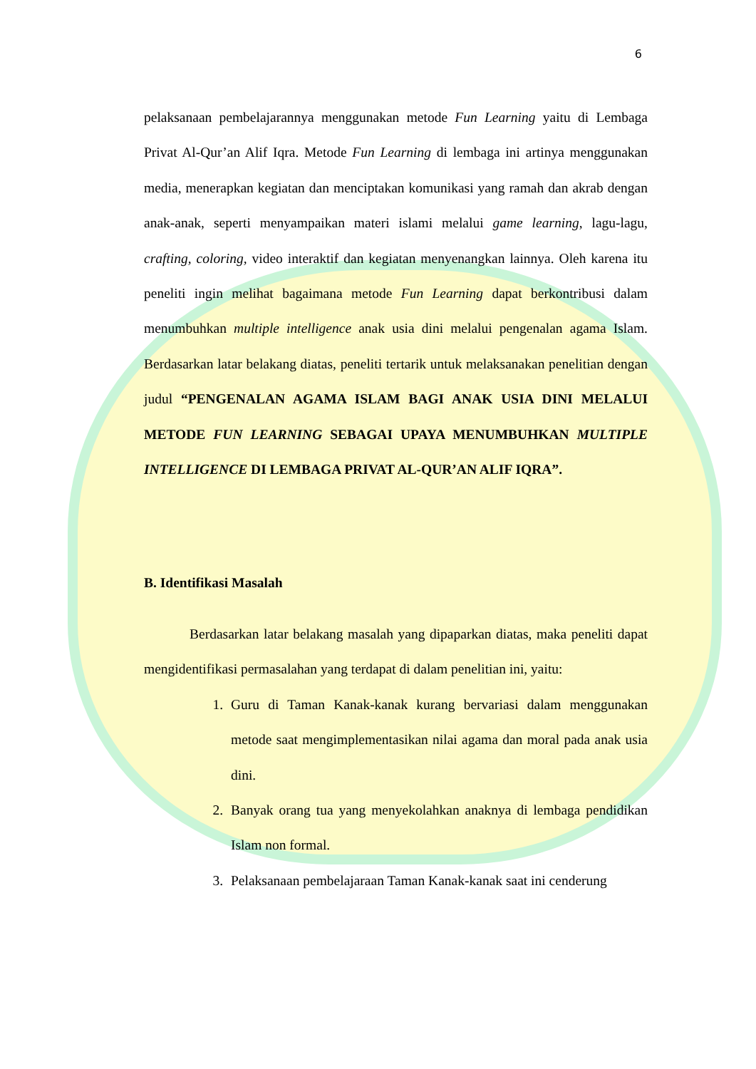6
pelaksanaan pembelajarannya menggunakan metode Fun Learning yaitu di Lembaga Privat Al-Qur’an Alif Iqra. Metode Fun Learning di lembaga ini artinya menggunakan media, menerapkan kegiatan dan menciptakan komunikasi yang ramah dan akrab dengan anak-anak, seperti menyampaikan materi islami melalui game learning, lagu-lagu, crafting, coloring, video interaktif dan kegiatan menyenangkan lainnya. Oleh karena itu peneliti ingin melihat bagaimana metode Fun Learning dapat berkontribusi dalam menumbuhkan multiple intelligence anak usia dini melalui pengenalan agama Islam. Berdasarkan latar belakang diatas, peneliti tertarik untuk melaksanakan penelitian dengan judul “PENGENALAN AGAMA ISLAM BAGI ANAK USIA DINI MELALUI METODE FUN LEARNING SEBAGAI UPAYA MENUMBUHKAN MULTIPLE INTELLIGENCE DI LEMBAGA PRIVAT AL-QUR’AN ALIF IQRA”.
B. Identifikasi Masalah
Berdasarkan latar belakang masalah yang dipaparkan diatas, maka peneliti dapat mengidentifikasi permasalahan yang terdapat di dalam penelitian ini, yaitu:
1. Guru di Taman Kanak-kanak kurang bervariasi dalam menggunakan metode saat mengimplementasikan nilai agama dan moral pada anak usia dini.
2. Banyak orang tua yang menyekolahkan anaknya di lembaga pendidikan Islam non formal.
3. Pelaksanaan pembelajaraan Taman Kanak-kanak saat ini cenderung